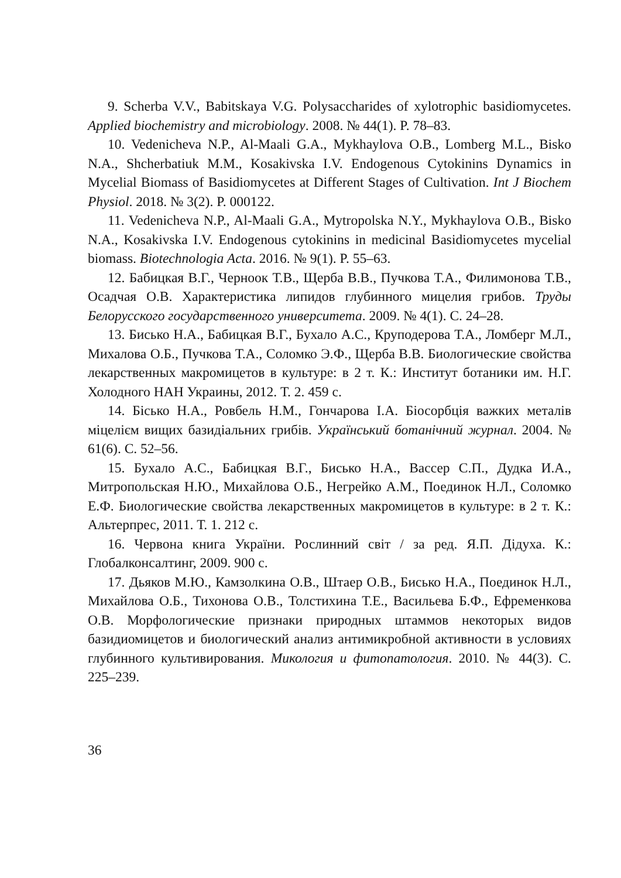9. Scherba V.V., Babitskaya V.G. Polysaccharides of xylotrophic basidiomycetes. Applied biochemistry and microbiology. 2008. № 44(1). P. 78–83.
10. Vedenicheva N.P., Al-Maali G.A., Mykhaylova O.B., Lomberg M.L., Bisko N.A., Shcherbatiuk M.M., Kosakivska I.V. Endogenous Cytokinins Dynamics in Mycelial Biomass of Basidiomycetes at Different Stages of Cultivation. Int J Biochem Physiol. 2018. № 3(2). P. 000122.
11. Vedenicheva N.P., Al-Maali G.A., Mytropolska N.Y., Mykhaylova O.B., Bisko N.A., Kosakivska I.V. Endogenous cytokinins in medicinal Basidiomycetes mycelial biomass. Biotechnologia Acta. 2016. № 9(1). P. 55–63.
12. Бабицкая В.Г., Черноок Т.В., Щерба В.В., Пучкова Т.А., Филимонова Т.В., Осадчая О.В. Характеристика липидов глубинного мицелия грибов. Труды Белорусского государственного университета. 2009. № 4(1). С. 24–28.
13. Бисько Н.А., Бабицкая В.Г., Бухало А.С., Круподерова Т.А., Ломберг М.Л., Михалова О.Б., Пучкова Т.А., Соломко Э.Ф., Щерба В.В. Биологические свойства лекарственных макромицетов в культуре: в 2 т. К.: Институт ботаники им. Н.Г. Холодного НАН Украины, 2012. Т. 2. 459 с.
14. Бісько Н.А., Ровбель Н.М., Гончарова І.А. Біосорбція важких металів міцелієм вищих базидіальних грибів. Український ботанічний журнал. 2004. № 61(6). С. 52–56.
15. Бухало А.С., Бабицкая В.Г., Бисько Н.А., Вассер С.П., Дудка И.А., Митропольская Н.Ю., Михайлова О.Б., Негрейко А.М., Поединок Н.Л., Соломко Е.Ф. Биологические свойства лекарственных макромицетов в культуре: в 2 т. К.: Альтерпрес, 2011. Т. 1. 212 с.
16. Червона книга України. Рослинний світ / за ред. Я.П. Дідуха. К.: Глобалконсалтинг, 2009. 900 с.
17. Дьяков М.Ю., Камзолкина О.В., Штаер О.В., Бисько Н.А., Поединок Н.Л., Михайлова О.Б., Тихонова О.В., Толстихина Т.Е., Васильева Б.Ф., Ефременкова О.В. Морфологические признаки природных штаммов некоторых видов базидиомицетов и биологический анализ антимикробной активности в условиях глубинного культивирования. Микология и фитопатология. 2010. № 44(3). С. 225–239.
36